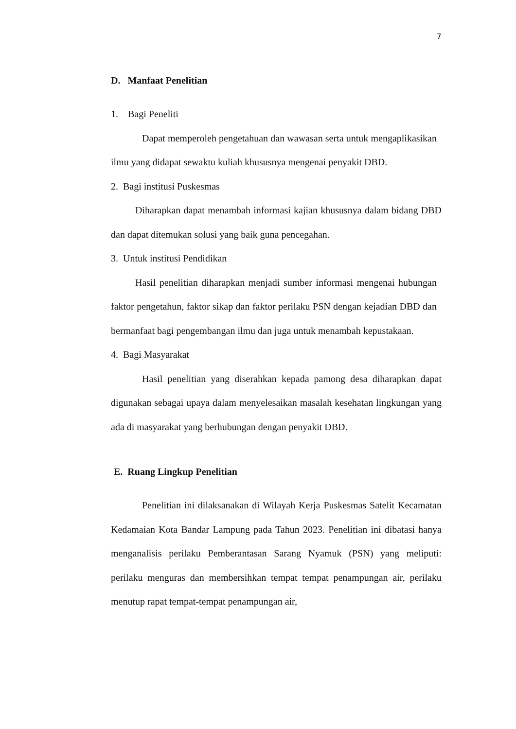7
D. Manfaat Penelitian
1. Bagi Peneliti
Dapat memperoleh pengetahuan dan wawasan serta untuk mengaplikasikan ilmu yang didapat sewaktu kuliah khususnya mengenai penyakit DBD.
2. Bagi institusi Puskesmas
Diharapkan dapat menambah informasi kajian khususnya dalam bidang DBD dan dapat ditemukan solusi yang baik guna pencegahan.
3. Untuk institusi Pendidikan
Hasil penelitian diharapkan menjadi sumber informasi mengenai hubungan faktor pengetahun, faktor sikap dan faktor perilaku PSN dengan kejadian DBD dan bermanfaat bagi pengembangan ilmu dan juga untuk menambah kepustakaan.
4. Bagi Masyarakat
Hasil penelitian yang diserahkan kepada pamong desa diharapkan dapat digunakan sebagai upaya dalam menyelesaikan masalah kesehatan lingkungan yang ada di masyarakat yang berhubungan dengan penyakit DBD.
E. Ruang Lingkup Penelitian
Penelitian ini dilaksanakan di Wilayah Kerja Puskesmas Satelit Kecamatan Kedamaian Kota Bandar Lampung pada Tahun 2023. Penelitian ini dibatasi hanya menganalisis perilaku Pemberantasan Sarang Nyamuk (PSN) yang meliputi: perilaku menguras dan membersihkan tempat tempat penampungan air, perilaku menutup rapat tempat-tempat penampungan air,